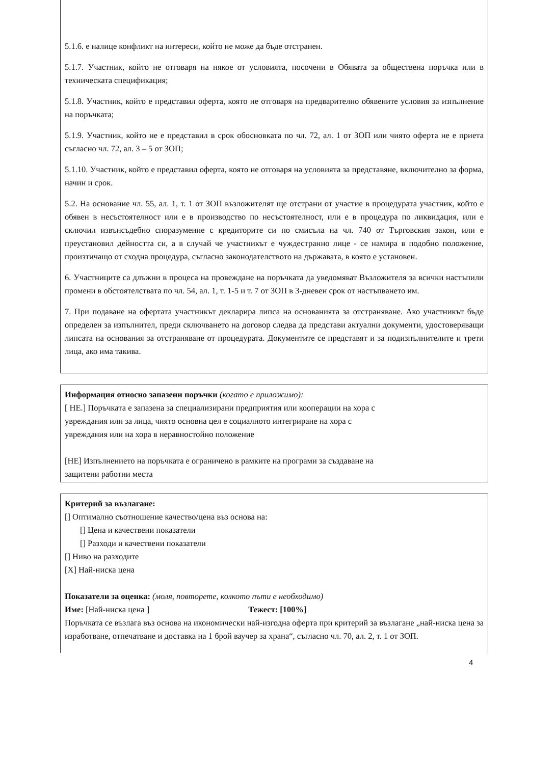5.1.6. е налице конфликт на интереси, който не може да бъде отстранен.
5.1.7. Участник, който не отговаря на някое от условията, посочени в Обявата за обществена поръчка или в техническата спецификация;
5.1.8. Участник, който е представил оферта, която не отговаря на предварително обявените условия за изпълнение на поръчката;
5.1.9. Участник, който не е представил в срок обосновката по чл. 72, ал. 1 от ЗОП или чиято оферта не е приета съгласно чл. 72, ал. 3 – 5 от ЗОП;
5.1.10. Участник, който е представил оферта, която не отговаря на условията за представяне, включително за форма, начин и срок.
5.2. На основание чл. 55, ал. 1, т. 1 от ЗОП възложителят ще отстрани от участие в процедурата участник, който е обявен в несъстоятелност или е в производство по несъстоятелност, или е в процедура по ликвидация, или е сключил извънсъдебно споразумение с кредиторите си по смисъла на чл. 740 от Търговския закон, или е преустановил дейността си, а в случай че участникът е чуждестранно лице - се намира в подобно положение, произтичащо от сходна процедура, съгласно законодателството на държавата, в която е установен.
6. Участниците са длъжни в процеса на провеждане на поръчката да уведомяват Възложителя за всички настъпили промени в обстоятелствата по чл. 54, ал. 1, т. 1-5 и т. 7 от ЗОП в 3-дневен срок от настъпването им.
7. При подаване на офертата участникът декларира липса на основанията за отстраняване. Ако участникът бъде определен за изпълнител, преди сключването на договор следва да представи актуални документи, удостоверяващи липсата на основания за отстраняване от процедурата. Документите се представят и за подизпълнителите и трети лица, ако има такива.
Информация относно запазени поръчки (когато е приложимо):
[ НЕ.] Поръчката е запазена за специализирани предприятия или кооперации на хора с
увреждания или за лица, чиято основна цел е социалното интегриране на хора с
увреждания или на хора в неравностойно положение
[НЕ] Изпълнението на поръчката е ограничено в рамките на програми за създаване на
защитени работни места
Критерий за възлагане:
[] Оптимално съотношение качество/цена въз основа на:
[] Цена и качествени показатели
[] Разходи и качествени показатели
[] Ниво на разходите
[X] Най-ниска цена
Показатели за оценка: (моля, повторете, колкото пъти е необходимо)
Име: [Най-ниска цена ] Тежест: [100%]
Поръчката се възлага въз основа на икономически най-изгодна оферта при критерий за възлагане „най-ниска цена за изработване, отпечатване и доставка на 1 брой ваучер за храна“, съгласно чл. 70, ал. 2, т. 1 от ЗОП.
4